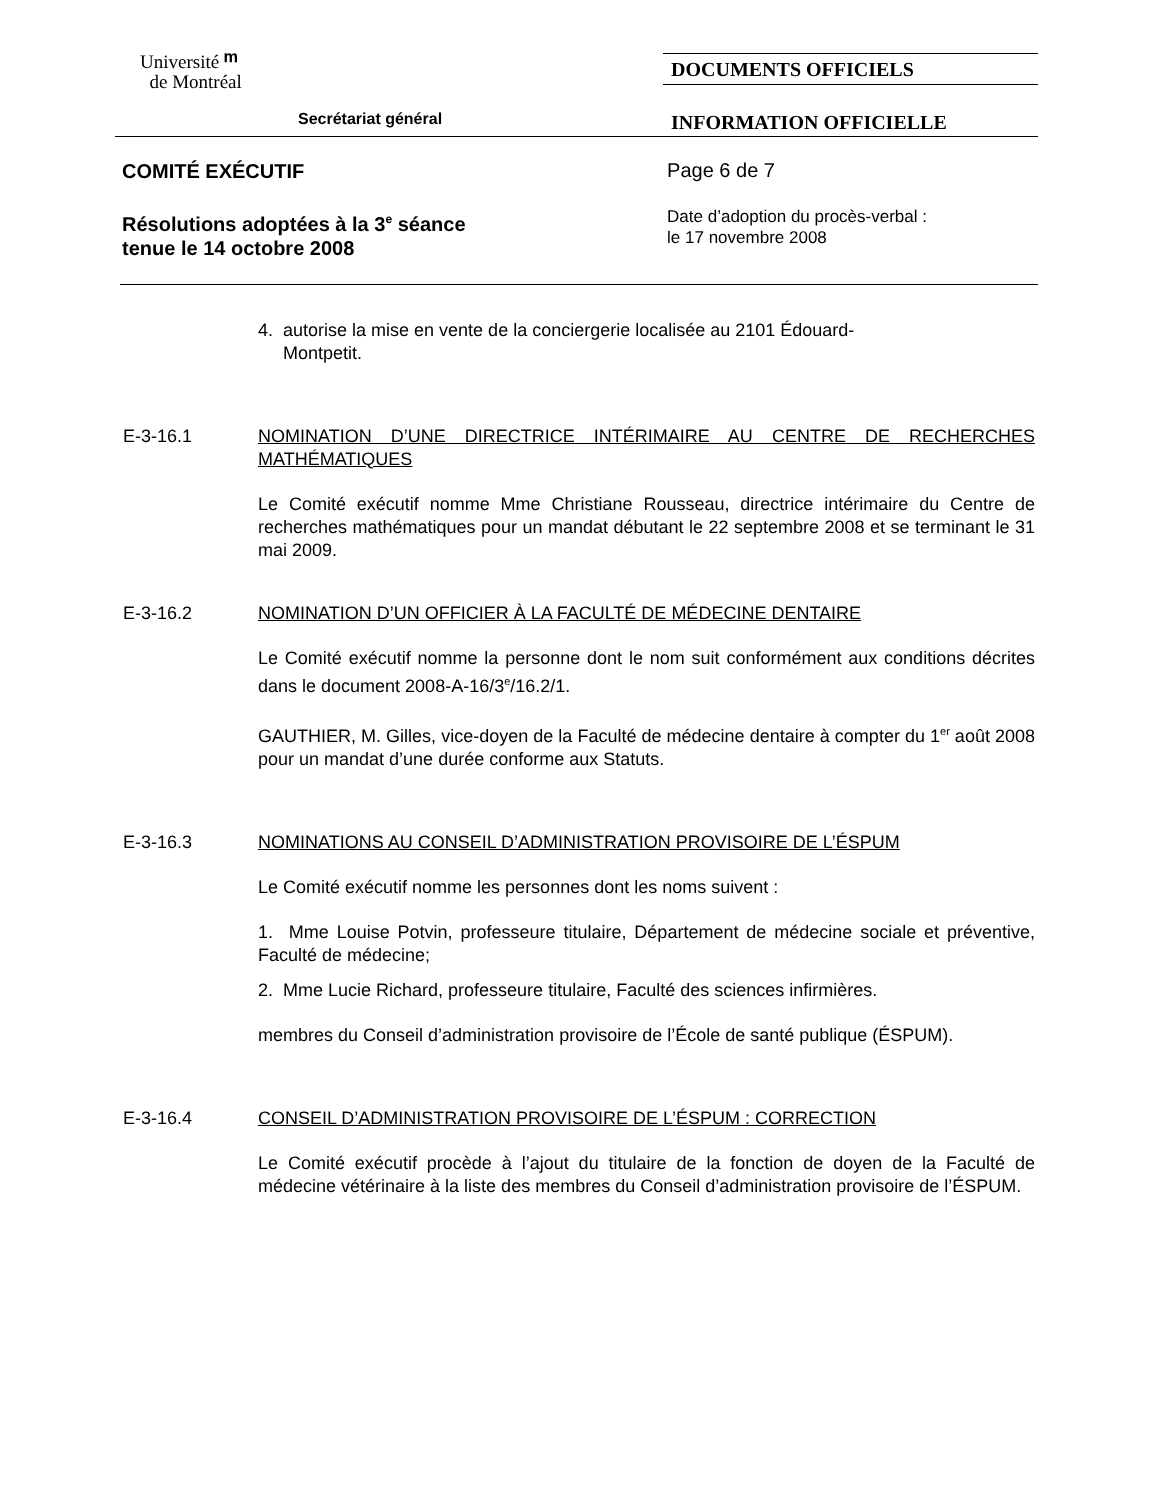Université ᵐ
de Montréal
Secrétariat général
DOCUMENTS OFFICIELS
INFORMATION OFFICIELLE
COMITÉ EXÉCUTIF
Résolutions adoptées à la 3<sup>e</sup> séance
tenue le 14 octobre 2008
Page 6 de 7
Date d’adoption du procès-verbal :
le 17 novembre 2008
4. autorise la mise en vente de la conciergerie localisée au 2101 Édouard-
Montpetit.
E-3-16.1 NOMINATION D’UNE DIRECTRICE INTÉRIMAIRE AU CENTRE DE RECHERCHES MATHÉMATIQUES
Le Comité exécutif nomme Mme Christiane Rousseau, directrice intérimaire du Centre de recherches mathématiques pour un mandat débutant le 22 septembre 2008 et se terminant le 31 mai 2009.
E-3-16.2 NOMINATION D’UN OFFICIER À LA FACULTÉ DE MÉDECINE DENTAIRE
Le Comité exécutif nomme la personne dont le nom suit conformément aux conditions décrites dans le document 2008-A-16/3<sup>e</sup>/16.2/1.
GAUTHIER, M. Gilles, vice-doyen de la Faculté de médecine dentaire à compter du 1<sup>er</sup> août 2008 pour un mandat d’une durée conforme aux Statuts.
E-3-16.3 NOMINATIONS AU CONSEIL D’ADMINISTRATION PROVISOIRE DE L’ÉSPUM
Le Comité exécutif nomme les personnes dont les noms suivent :
1. Mme Louise Potvin, professeure titulaire, Département de médecine sociale et préventive, Faculté de médecine;
2. Mme Lucie Richard, professeure titulaire, Faculté des sciences infirmières.
membres du Conseil d’administration provisoire de l’École de santé publique (ÉSPUM).
E-3-16.4 CONSEIL D’ADMINISTRATION PROVISOIRE DE L’ÉSPUM : CORRECTION
Le Comité exécutif procède à l’ajout du titulaire de la fonction de doyen de la Faculté de médecine vétérinaire à la liste des membres du Conseil d’administration provisoire de l’ÉSPUM.